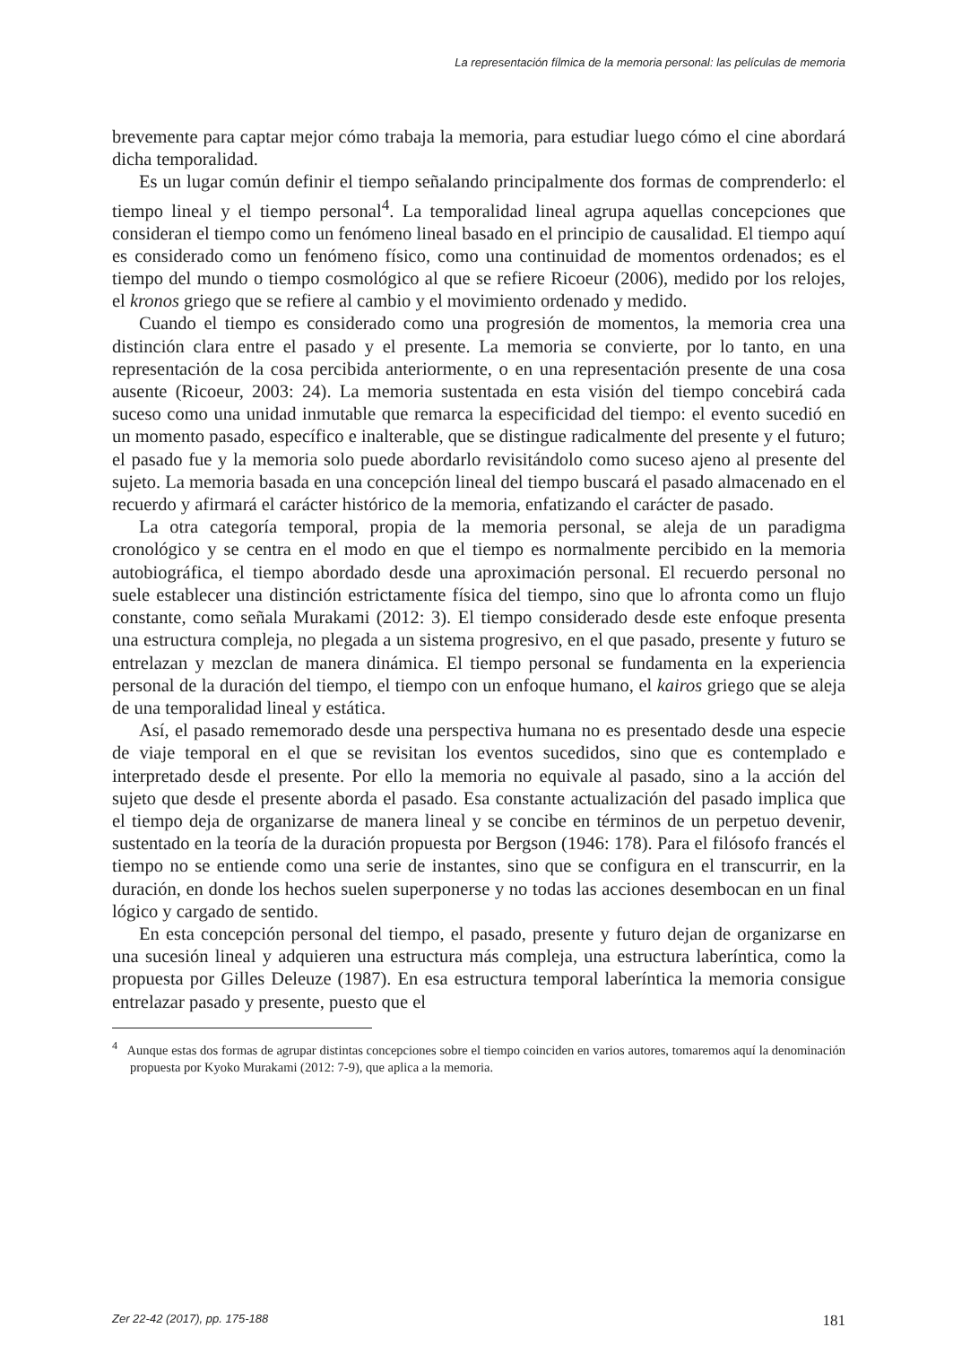La representación fílmica de la memoria personal: las películas de memoria
brevemente para captar mejor cómo trabaja la memoria, para estudiar luego cómo el cine abordará dicha temporalidad.
Es un lugar común definir el tiempo señalando principalmente dos formas de comprenderlo: el tiempo lineal y el tiempo personal<sup>4</sup>. La temporalidad lineal agrupa aquellas concepciones que consideran el tiempo como un fenómeno lineal basado en el principio de causalidad. El tiempo aquí es considerado como un fenómeno físico, como una continuidad de momentos ordenados; es el tiempo del mundo o tiempo cosmológico al que se refiere Ricoeur (2006), medido por los relojes, el kronos griego que se refiere al cambio y el movimiento ordenado y medido.
Cuando el tiempo es considerado como una progresión de momentos, la memoria crea una distinción clara entre el pasado y el presente. La memoria se convierte, por lo tanto, en una representación de la cosa percibida anteriormente, o en una representación presente de una cosa ausente (Ricoeur, 2003: 24). La memoria sustentada en esta visión del tiempo concebirá cada suceso como una unidad inmutable que remarca la especificidad del tiempo: el evento sucedió en un momento pasado, específico e inalterable, que se distingue radicalmente del presente y el futuro; el pasado fue y la memoria solo puede abordarlo revisitándolo como suceso ajeno al presente del sujeto. La memoria basada en una concepción lineal del tiempo buscará el pasado almacenado en el recuerdo y afirmará el carácter histórico de la memoria, enfatizando el carácter de pasado.
La otra categoría temporal, propia de la memoria personal, se aleja de un paradigma cronológico y se centra en el modo en que el tiempo es normalmente percibido en la memoria autobiográfica, el tiempo abordado desde una aproximación personal. El recuerdo personal no suele establecer una distinción estrictamente física del tiempo, sino que lo afronta como un flujo constante, como señala Murakami (2012: 3). El tiempo considerado desde este enfoque presenta una estructura compleja, no plegada a un sistema progresivo, en el que pasado, presente y futuro se entrelazan y mezclan de manera dinámica. El tiempo personal se fundamenta en la experiencia personal de la duración del tiempo, el tiempo con un enfoque humano, el kairos griego que se aleja de una temporalidad lineal y estática.
Así, el pasado rememorado desde una perspectiva humana no es presentado desde una especie de viaje temporal en el que se revisitan los eventos sucedidos, sino que es contemplado e interpretado desde el presente. Por ello la memoria no equivale al pasado, sino a la acción del sujeto que desde el presente aborda el pasado. Esa constante actualización del pasado implica que el tiempo deja de organizarse de manera lineal y se concibe en términos de un perpetuo devenir, sustentado en la teoría de la duración propuesta por Bergson (1946: 178). Para el filósofo francés el tiempo no se entiende como una serie de instantes, sino que se configura en el transcurrir, en la duración, en donde los hechos suelen superponerse y no todas las acciones desembocan en un final lógico y cargado de sentido.
En esta concepción personal del tiempo, el pasado, presente y futuro dejan de organizarse en una sucesión lineal y adquieren una estructura más compleja, una estructura laberíntica, como la propuesta por Gilles Deleuze (1987). En esa estructura temporal laberíntica la memoria consigue entrelazar pasado y presente, puesto que el
<sup>4</sup> Aunque estas dos formas de agrupar distintas concepciones sobre el tiempo coinciden en varios autores, tomaremos aquí la denominación propuesta por Kyoko Murakami (2012: 7-9), que aplica a la memoria.
Zer 22-42 (2017), pp. 175-188 181